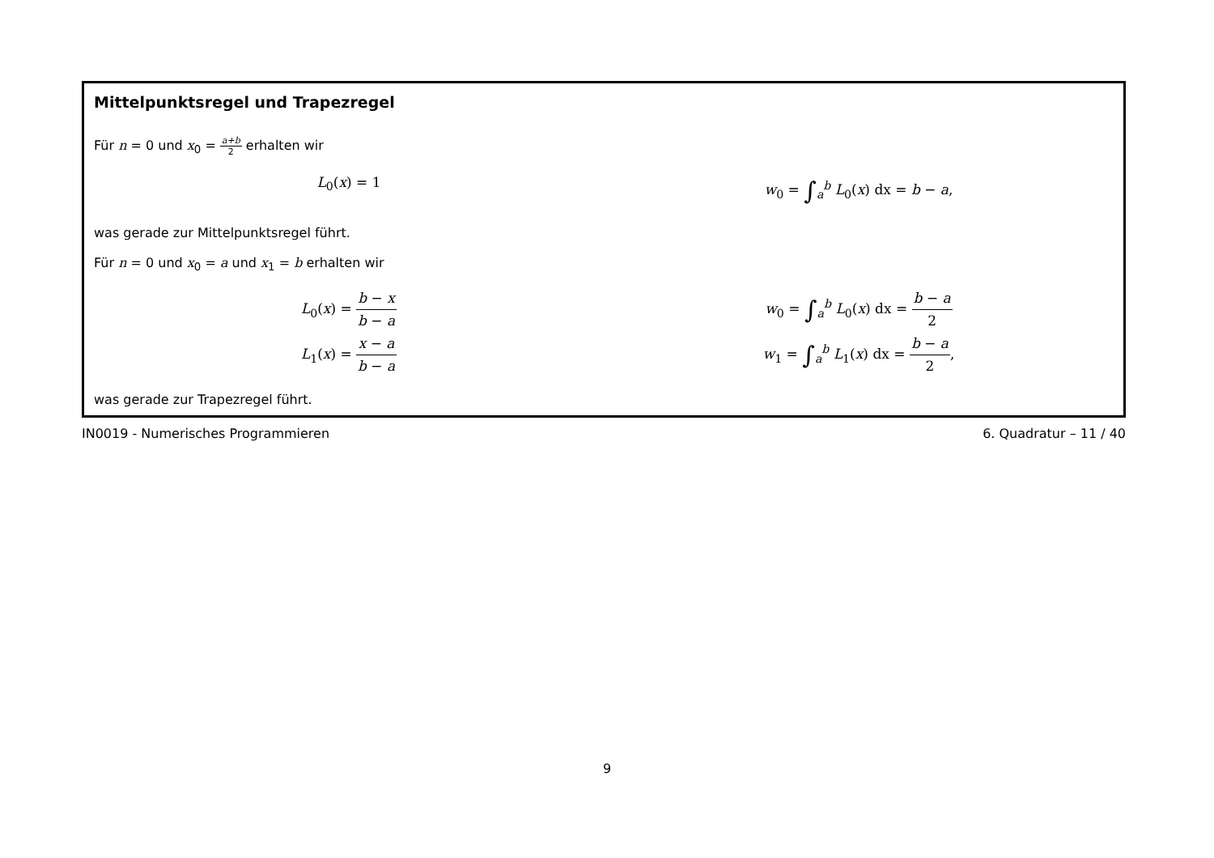Mittelpunktsregel und Trapezregel
Für n = 0 und x<sub>0</sub> = a+b 2 erhalten wir
L<sub>0</sub>(x) = 1 w<sub>0</sub> = ∫<sub>a</sub><sup>b</sup> L<sub>0</sub>(x) dx = b − a,
was gerade zur Mittelpunktsregel führt.
Für n = 0 und x<sub>0</sub> = a und x<sub>1</sub> = b erhalten wir
L<sub>0</sub>(x) = b − x b − a
L<sub>1</sub>(x) = x − a b − a
w<sub>0</sub> = ∫<sub>a</sub><sup>b</sup> L<sub>0</sub>(x) dx = b − a 2
w<sub>1</sub> = ∫<sub>a</sub><sup>b</sup> L<sub>1</sub>(x) dx = b − a 2,
was gerade zur Trapezregel führt.
IN0019 - Numerisches Programmieren 6. Quadratur – 11 / 40
9